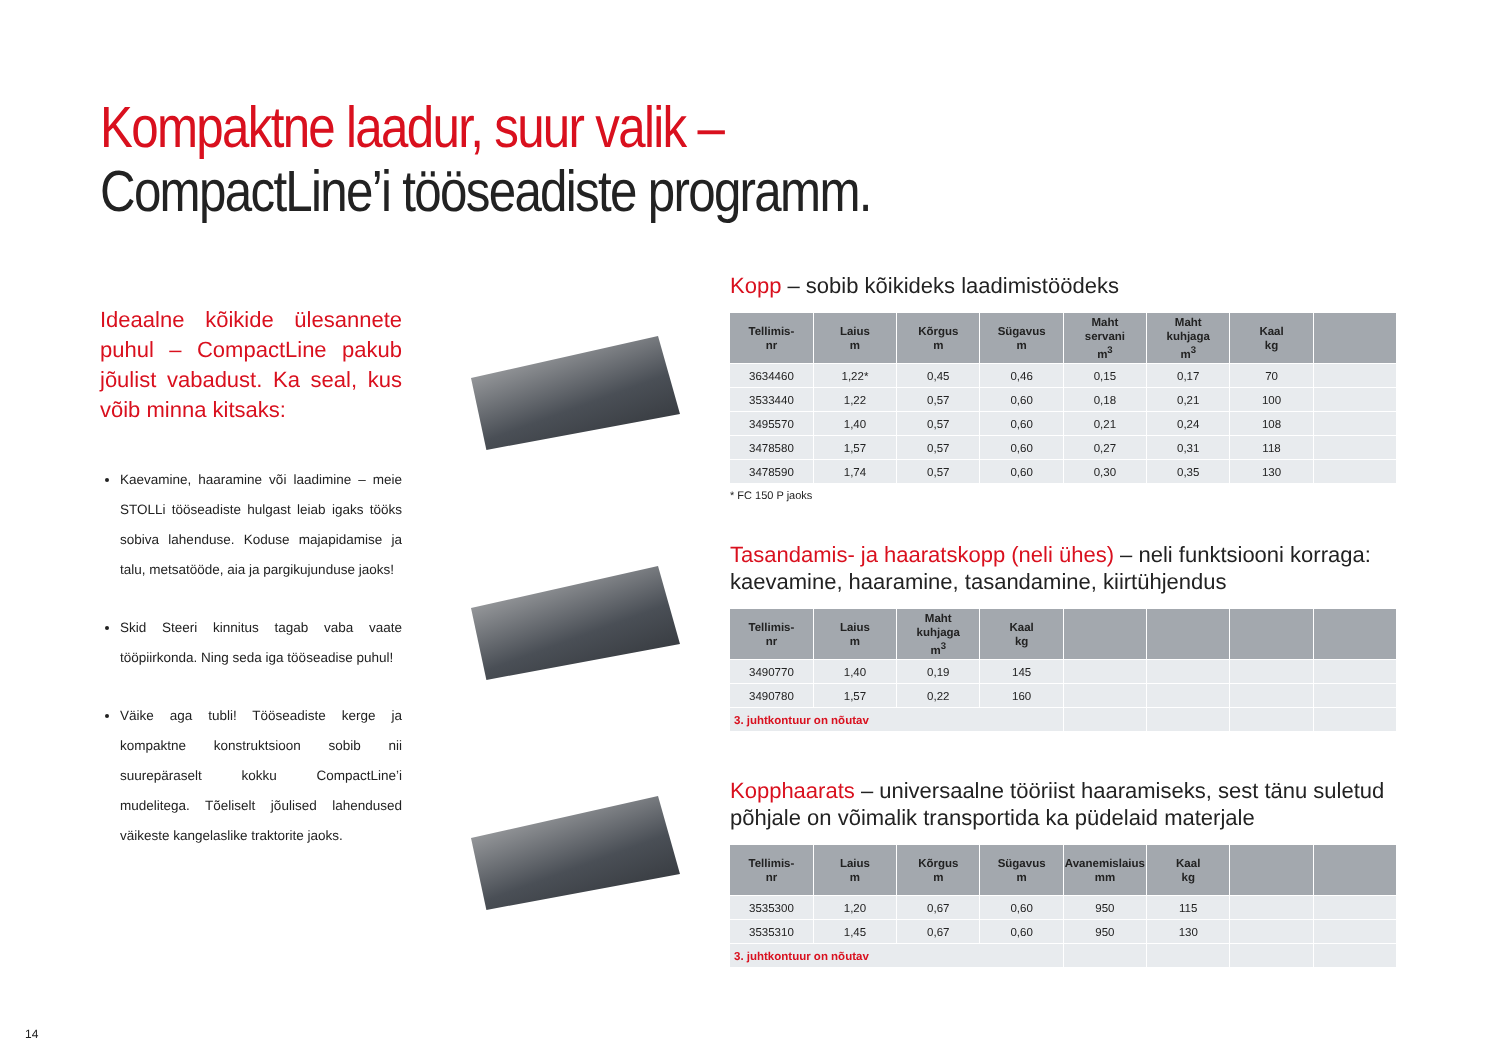Kompaktne laadur, suur valik –
CompactLine’i tööseadiste programm.
Ideaalne kõikide ülesannete puhul – CompactLine pakub jõulist vabadust. Ka seal, kus võib minna kitsaks:
Kaevamine, haaramine või laadimine – meie STOLLi tööseadiste hulgast leiab igaks tööks sobiva lahenduse. Koduse majapidamise ja talu, metsatööde, aia ja pargikujunduse jaoks!
Skid Steeri kinnitus tagab vaba vaate tööpiirkonda. Ning seda iga tööseadise puhul!
Väike aga tubli! Tööseadiste kerge ja kompaktne konstruktsioon sobib nii suurepäraselt kokku CompactLine’i mudelitega. Tõeliselt jõulised lahendused väikeste kangelaslike traktorite jaoks.
Kopp – sobib kõikideks laadimistöödeks
| Tellimis- nr | Laius m | Kõrgus m | Sügavus m | Maht servani m<sup>3</sup> | Maht kuhjaga m<sup>3</sup> | Kaal kg | |
| --- | --- | --- | --- | --- | --- | --- | --- |
| 3634460 | 1,22* | 0,45 | 0,46 | 0,15 | 0,17 | 70 | |
| 3533440 | 1,22 | 0,57 | 0,60 | 0,18 | 0,21 | 100 | |
| 3495570 | 1,40 | 0,57 | 0,60 | 0,21 | 0,24 | 108 | |
| 3478580 | 1,57 | 0,57 | 0,60 | 0,27 | 0,31 | 118 | |
| 3478590 | 1,74 | 0,57 | 0,60 | 0,30 | 0,35 | 130 | |
* FC 150 P jaoks
Tasandamis- ja haaratskopp (neli ühes) – neli funktsiooni korraga: kaevamine, haaramine, tasandamine, kiirtühjendus
| Tellimis- nr | Laius m | Maht kuhjaga m<sup>3</sup> | Kaal kg | | | | |
| --- | --- | --- | --- | --- | --- | --- | --- |
| 3490770 | 1,40 | 0,19 | 145 | | | | |
| 3490780 | 1,57 | 0,22 | 160 | | | | |
| 3. juhtkontuur on nõutav | | | | | | | |
Kopphaarats – universaalne tööriist haaramiseks, sest tänu suletud põhjale on võimalik transportida ka püdelaid materjale
| Tellimis- nr | Laius m | Kõrgus m | Sügavus m | Avanemislaius mm | Kaal kg | | |
| --- | --- | --- | --- | --- | --- | --- | --- |
| 3535300 | 1,20 | 0,67 | 0,60 | 950 | 115 | | |
| 3535310 | 1,45 | 0,67 | 0,60 | 950 | 130 | | |
| 3. juhtkontuur on nõutav | | | | | | | |
14